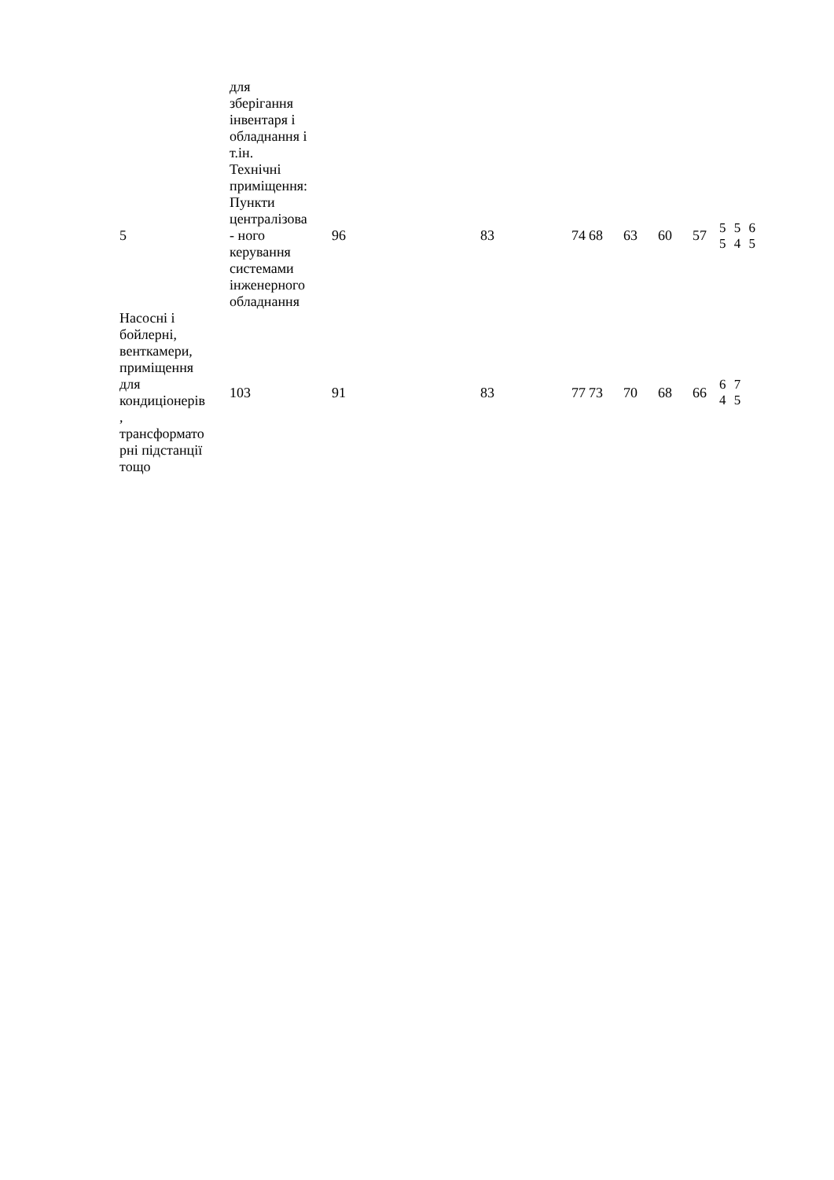| | для зберігання інвентаря і обладнання і т.ін. | | | | | | | | |
| 5 | Технічні приміщення: Пункти централізова - ного керування системами інженерного обладнання | 96 | 83 | 74 | 68 | 63 | 60 | 57 | 5 5 6 5 4 5 |
| Насосні і бойлерні, венткамери, приміщення для кондиціонерів , трансформато рні підстанції тощо | 103 | 91 | 83 | 77 | 73 | 70 | 68 | 66 | 6 7 4 5 |